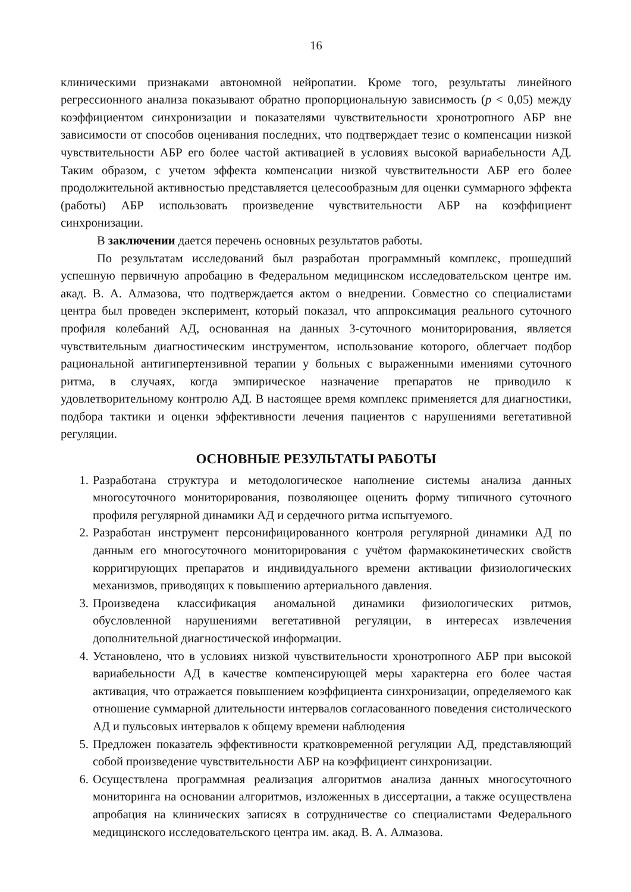16
клиническими признаками автономной нейропатии. Кроме того, результаты линейного регрессионного анализа показывают обратно пропорциональную зависимость (p < 0,05) между коэффициентом синхронизации и показателями чувствительности хронотропного АБР вне зависимости от способов оценивания последних, что подтверждает тезис о компенсации низкой чувствительности АБР его более частой активацией в условиях высокой вариабельности АД. Таким образом, с учетом эффекта компенсации низкой чувствительности АБР его более продолжительной активностью представляется целесообразным для оценки суммарного эффекта (работы) АБР использовать произведение чувствительности АБР на коэффициент синхронизации.
В заключении дается перечень основных результатов работы.
По результатам исследований был разработан программный комплекс, прошедший успешную первичную апробацию в Федеральном медицинском исследовательском центре им. акад. В. А. Алмазова, что подтверждается актом о внедрении. Совместно со специалистами центра был проведен эксперимент, который показал, что аппроксимация реального суточного профиля колебаний АД, основанная на данных 3-суточного мониторирования, является чувствительным диагностическим инструментом, использование которого, облегчает подбор рациональной антигипертензивной терапии у больных с выраженными имениями суточного ритма, в случаях, когда эмпирическое назначение препаратов не приводило к удовлетворительному контролю АД. В настоящее время комплекс применяется для диагностики, подбора тактики и оценки эффективности лечения пациентов с нарушениями вегетативной регуляции.
ОСНОВНЫЕ РЕЗУЛЬТАТЫ РАБОТЫ
1. Разработана структура и методологическое наполнение системы анализа данных многосуточного мониторирования, позволяющее оценить форму типичного суточного профиля регулярной динамики АД и сердечного ритма испытуемого.
2. Разработан инструмент персонифицированного контроля регулярной динамики АД по данным его многосуточного мониторирования с учётом фармакокинетических свойств корригирующих препаратов и индивидуального времени активации физиологических механизмов, приводящих к повышению артериального давления.
3. Произведена классификация аномальной динамики физиологических ритмов, обусловленной нарушениями вегетативной регуляции, в интересах извлечения дополнительной диагностической информации.
4. Установлено, что в условиях низкой чувствительности хронотропного АБР при высокой вариабельности АД в качестве компенсирующей меры характерна его более частая активация, что отражается повышением коэффициента синхронизации, определяемого как отношение суммарной длительности интервалов согласованного поведения систолического АД и пульсовых интервалов к общему времени наблюдения
5. Предложен показатель эффективности кратковременной регуляции АД, представляющий собой произведение чувствительности АБР на коэффициент синхронизации.
6. Осуществлена программная реализация алгоритмов анализа данных многосуточного мониторинга на основании алгоритмов, изложенных в диссертации, а также осуществлена апробация на клинических записях в сотрудничестве со специалистами Федерального медицинского исследовательского центра им. акад. В. А. Алмазова.